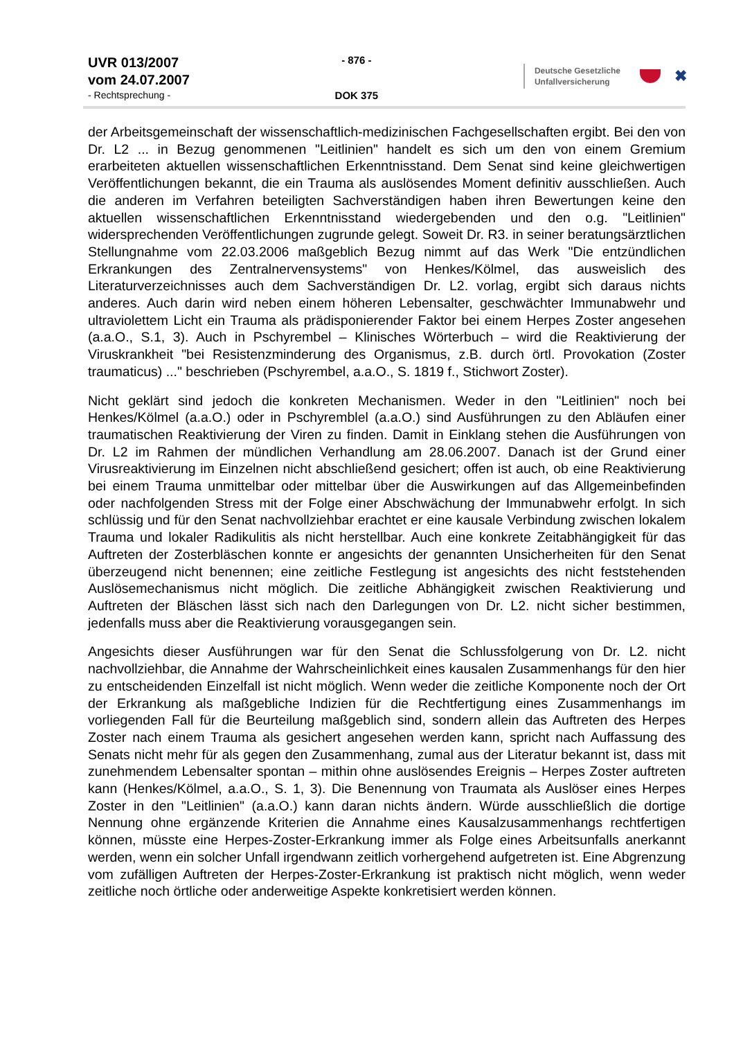UVR 013/2007
vom 24.07.2007
- Rechtsprechung -
- 876 -
DOK 375
Deutsche Gesetzliche
Unfallversicherung
✖
der Arbeitsgemeinschaft der wissenschaftlich-medizinischen Fachgesellschaften ergibt. Bei den von Dr. L2 ... in Bezug genommenen "Leitlinien" handelt es sich um den von einem Gremium erarbeiteten aktuellen wissenschaftlichen Erkenntnisstand. Dem Senat sind keine gleichwertigen Veröffentlichungen bekannt, die ein Trauma als auslösendes Moment definitiv ausschließen. Auch die anderen im Verfahren beteiligten Sachverständigen haben ihren Bewertungen keine den aktuellen wissenschaftlichen Erkenntnisstand wiedergebenden und den o.g. "Leitlinien" widersprechenden Veröffentlichungen zugrunde gelegt. Soweit Dr. R3. in seiner beratungsärztlichen Stellungnahme vom 22.03.2006 maßgeblich Bezug nimmt auf das Werk "Die entzündlichen Erkrankungen des Zentralnervensystems" von Henkes/Kölmel, das ausweislich des Literaturverzeichnisses auch dem Sachverständigen Dr. L2. vorlag, ergibt sich daraus nichts anderes. Auch darin wird neben einem höheren Lebensalter, geschwächter Immunabwehr und ultraviolettem Licht ein Trauma als prädisponierender Faktor bei einem Herpes Zoster angesehen (a.a.O., S.1, 3). Auch in Pschyrembel – Klinisches Wörterbuch – wird die Reaktivierung der Viruskrankheit "bei Resistenzminderung des Organismus, z.B. durch örtl. Provokation (Zoster traumaticus) ..." beschrieben (Pschyrembel, a.a.O., S. 1819 f., Stichwort Zoster).
Nicht geklärt sind jedoch die konkreten Mechanismen. Weder in den "Leitlinien" noch bei Henkes/Kölmel (a.a.O.) oder in Pschyremblel (a.a.O.) sind Ausführungen zu den Abläufen einer traumatischen Reaktivierung der Viren zu finden. Damit in Einklang stehen die Ausführungen von Dr. L2 im Rahmen der mündlichen Verhandlung am 28.06.2007. Danach ist der Grund einer Virusreaktivierung im Einzelnen nicht abschließend gesichert; offen ist auch, ob eine Reaktivierung bei einem Trauma unmittelbar oder mittelbar über die Auswirkungen auf das Allgemeinbefinden oder nachfolgenden Stress mit der Folge einer Abschwächung der Immunabwehr erfolgt. In sich schlüssig und für den Senat nachvollziehbar erachtet er eine kausale Verbindung zwischen lokalem Trauma und lokaler Radikulitis als nicht herstellbar. Auch eine konkrete Zeitabhängigkeit für das Auftreten der Zosterbläschen konnte er angesichts der genannten Unsicherheiten für den Senat überzeugend nicht benennen; eine zeitliche Festlegung ist angesichts des nicht feststehenden Auslösemechanismus nicht möglich. Die zeitliche Abhängigkeit zwischen Reaktivierung und Auftreten der Bläschen lässt sich nach den Darlegungen von Dr. L2. nicht sicher bestimmen, jedenfalls muss aber die Reaktivierung vorausgegangen sein.
Angesichts dieser Ausführungen war für den Senat die Schlussfolgerung von Dr. L2. nicht nachvollziehbar, die Annahme der Wahrscheinlichkeit eines kausalen Zusammenhangs für den hier zu entscheidenden Einzelfall ist nicht möglich. Wenn weder die zeitliche Komponente noch der Ort der Erkrankung als maßgebliche Indizien für die Rechtfertigung eines Zusammenhangs im vorliegenden Fall für die Beurteilung maßgeblich sind, sondern allein das Auftreten des Herpes Zoster nach einem Trauma als gesichert angesehen werden kann, spricht nach Auffassung des Senats nicht mehr für als gegen den Zusammenhang, zumal aus der Literatur bekannt ist, dass mit zunehmendem Lebensalter spontan – mithin ohne auslösendes Ereignis – Herpes Zoster auftreten kann (Henkes/Kölmel, a.a.O., S. 1, 3). Die Benennung von Traumata als Auslöser eines Herpes Zoster in den "Leitlinien" (a.a.O.) kann daran nichts ändern. Würde ausschließlich die dortige Nennung ohne ergänzende Kriterien die Annahme eines Kausalzusammenhangs rechtfertigen können, müsste eine Herpes-Zoster-Erkrankung immer als Folge eines Arbeitsunfalls anerkannt werden, wenn ein solcher Unfall irgendwann zeitlich vorhergehend aufgetreten ist. Eine Abgrenzung vom zufälligen Auftreten der Herpes-Zoster-Erkrankung ist praktisch nicht möglich, wenn weder zeitliche noch örtliche oder anderweitige Aspekte konkretisiert werden können.